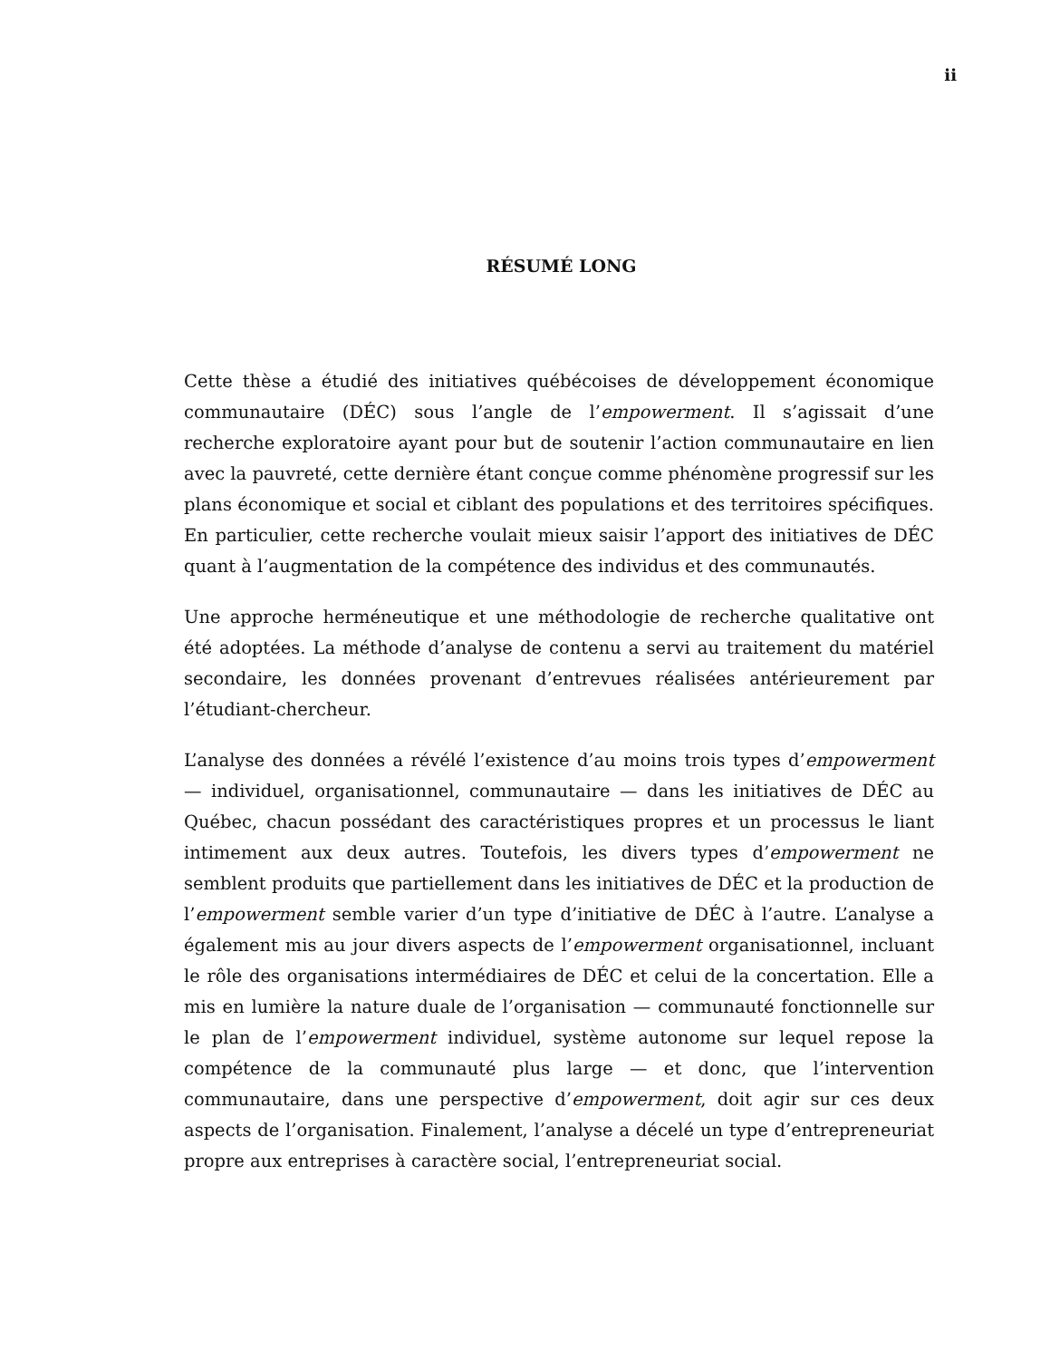ii
RÉSUMÉ LONG
Cette thèse a étudié des initiatives québécoises de développement économique communautaire (DÉC) sous l’angle de l’empowerment. Il s’agissait d’une recherche exploratoire ayant pour but de soutenir l’action communautaire en lien avec la pauvreté, cette dernière étant conçue comme phénomène progressif sur les plans économique et social et ciblant des populations et des territoires spécifiques. En particulier, cette recherche voulait mieux saisir l’apport des initiatives de DÉC quant à l’augmentation de la compétence des individus et des communautés.
Une approche herméneutique et une méthodologie de recherche qualitative ont été adoptées. La méthode d’analyse de contenu a servi au traitement du matériel secondaire, les données provenant d’entrevues réalisées antérieurement par l’étudiant-chercheur.
L’analyse des données a révélé l’existence d’au moins trois types d’empowerment — individuel, organisationnel, communautaire — dans les initiatives de DÉC au Québec, chacun possédant des caractéristiques propres et un processus le liant intimement aux deux autres. Toutefois, les divers types d’empowerment ne semblent produits que partiellement dans les initiatives de DÉC et la production de l’empowerment semble varier d’un type d’initiative de DÉC à l’autre. L’analyse a également mis au jour divers aspects de l’empowerment organisationnel, incluant le rôle des organisations intermédiaires de DÉC et celui de la concertation. Elle a mis en lumière la nature duale de l’organisation — communauté fonctionnelle sur le plan de l’empowerment individuel, système autonome sur lequel repose la compétence de la communauté plus large — et donc, que l’intervention communautaire, dans une perspective d’empowerment, doit agir sur ces deux aspects de l’organisation. Finalement, l’analyse a décelé un type d’entrepreneuriat propre aux entreprises à caractère social, l’entrepreneuriat social.